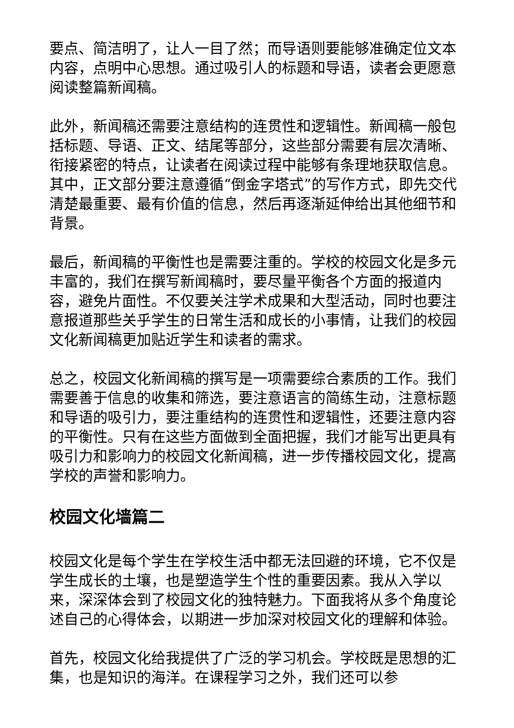要点、简洁明了，让人一目了然；而导语则要能够准确定位文本内容，点明中心思想。通过吸引人的标题和导语，读者会更愿意阅读整篇新闻稿。
此外，新闻稿还需要注意结构的连贯性和逻辑性。新闻稿一般包括标题、导语、正文、结尾等部分，这些部分需要有层次清晰、衔接紧密的特点，让读者在阅读过程中能够有条理地获取信息。其中，正文部分要注意遵循“倒金字塔式”的写作方式，即先交代清楚最重要、最有价值的信息，然后再逐渐延伸给出其他细节和背景。
最后，新闻稿的平衡性也是需要注重的。学校的校园文化是多元丰富的，我们在撰写新闻稿时，要尽量平衡各个方面的报道内容，避免片面性。不仅要关注学术成果和大型活动，同时也要注意报道那些关乎学生的日常生活和成长的小事情，让我们的校园文化新闻稿更加贴近学生和读者的需求。
总之，校园文化新闻稿的撰写是一项需要综合素质的工作。我们需要善于信息的收集和筛选，要注意语言的简练生动，注意标题和导语的吸引力，要注重结构的连贯性和逻辑性，还要注意内容的平衡性。只有在这些方面做到全面把握，我们才能写出更具有吸引力和影响力的校园文化新闻稿，进一步传播校园文化，提高学校的声誉和影响力。
校园文化墙篇二
校园文化是每个学生在学校生活中都无法回避的环境，它不仅是学生成长的土壤，也是塑造学生个性的重要因素。我从入学以来，深深体会到了校园文化的独特魅力。下面我将从多个角度论述自己的心得体会，以期进一步加深对校园文化的理解和体验。
首先，校园文化给我提供了广泛的学习机会。学校既是思想的汇集，也是知识的海洋。在课程学习之外，我们还可以参